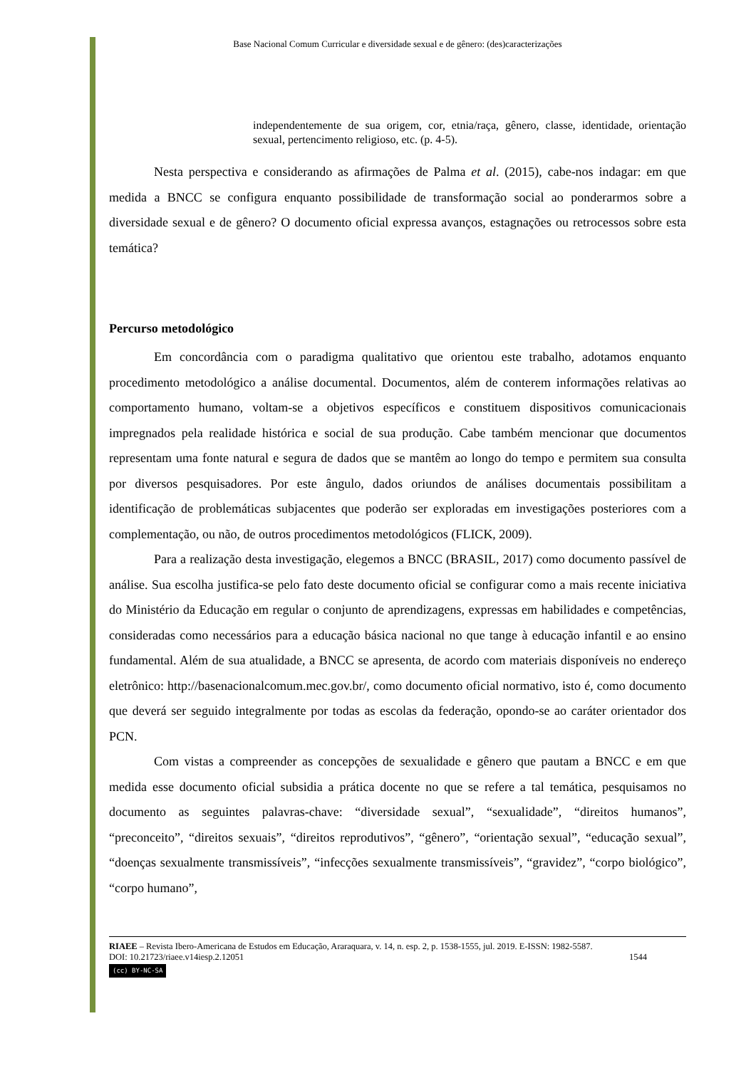Base Nacional Comum Curricular e diversidade sexual e de gênero: (des)caracterizações
independentemente de sua origem, cor, etnia/raça, gênero, classe, identidade, orientação sexual, pertencimento religioso, etc. (p. 4-5).
Nesta perspectiva e considerando as afirmações de Palma et al. (2015), cabe-nos indagar: em que medida a BNCC se configura enquanto possibilidade de transformação social ao ponderarmos sobre a diversidade sexual e de gênero? O documento oficial expressa avanços, estagnações ou retrocessos sobre esta temática?
Percurso metodológico
Em concordância com o paradigma qualitativo que orientou este trabalho, adotamos enquanto procedimento metodológico a análise documental. Documentos, além de conterem informações relativas ao comportamento humano, voltam-se a objetivos específicos e constituem dispositivos comunicacionais impregnados pela realidade histórica e social de sua produção. Cabe também mencionar que documentos representam uma fonte natural e segura de dados que se mantêm ao longo do tempo e permitem sua consulta por diversos pesquisadores. Por este ângulo, dados oriundos de análises documentais possibilitam a identificação de problemáticas subjacentes que poderão ser exploradas em investigações posteriores com a complementação, ou não, de outros procedimentos metodológicos (FLICK, 2009).
Para a realização desta investigação, elegemos a BNCC (BRASIL, 2017) como documento passível de análise. Sua escolha justifica-se pelo fato deste documento oficial se configurar como a mais recente iniciativa do Ministério da Educação em regular o conjunto de aprendizagens, expressas em habilidades e competências, consideradas como necessários para a educação básica nacional no que tange à educação infantil e ao ensino fundamental. Além de sua atualidade, a BNCC se apresenta, de acordo com materiais disponíveis no endereço eletrônico: http://basenacionalcomum.mec.gov.br/, como documento oficial normativo, isto é, como documento que deverá ser seguido integralmente por todas as escolas da federação, opondo-se ao caráter orientador dos PCN.
Com vistas a compreender as concepções de sexualidade e gênero que pautam a BNCC e em que medida esse documento oficial subsidia a prática docente no que se refere a tal temática, pesquisamos no documento as seguintes palavras-chave: “diversidade sexual”, “sexualidade”, “direitos humanos”, “preconceito”, “direitos sexuais”, “direitos reprodutivos”, “gênero”, “orientação sexual”, “educação sexual”, “doenças sexualmente transmissíveis”, “infecções sexualmente transmissíveis”, “gravidez”, “corpo biológico”, “corpo humano”,
RIAEE – Revista Ibero-Americana de Estudos em Educação, Araraquara, v. 14, n. esp. 2, p. 1538-1555, jul. 2019. E-ISSN: 1982-5587.
DOI: 10.21723/riaee.v14iesp.2.12051 1544
(cc) BY-NC-SA